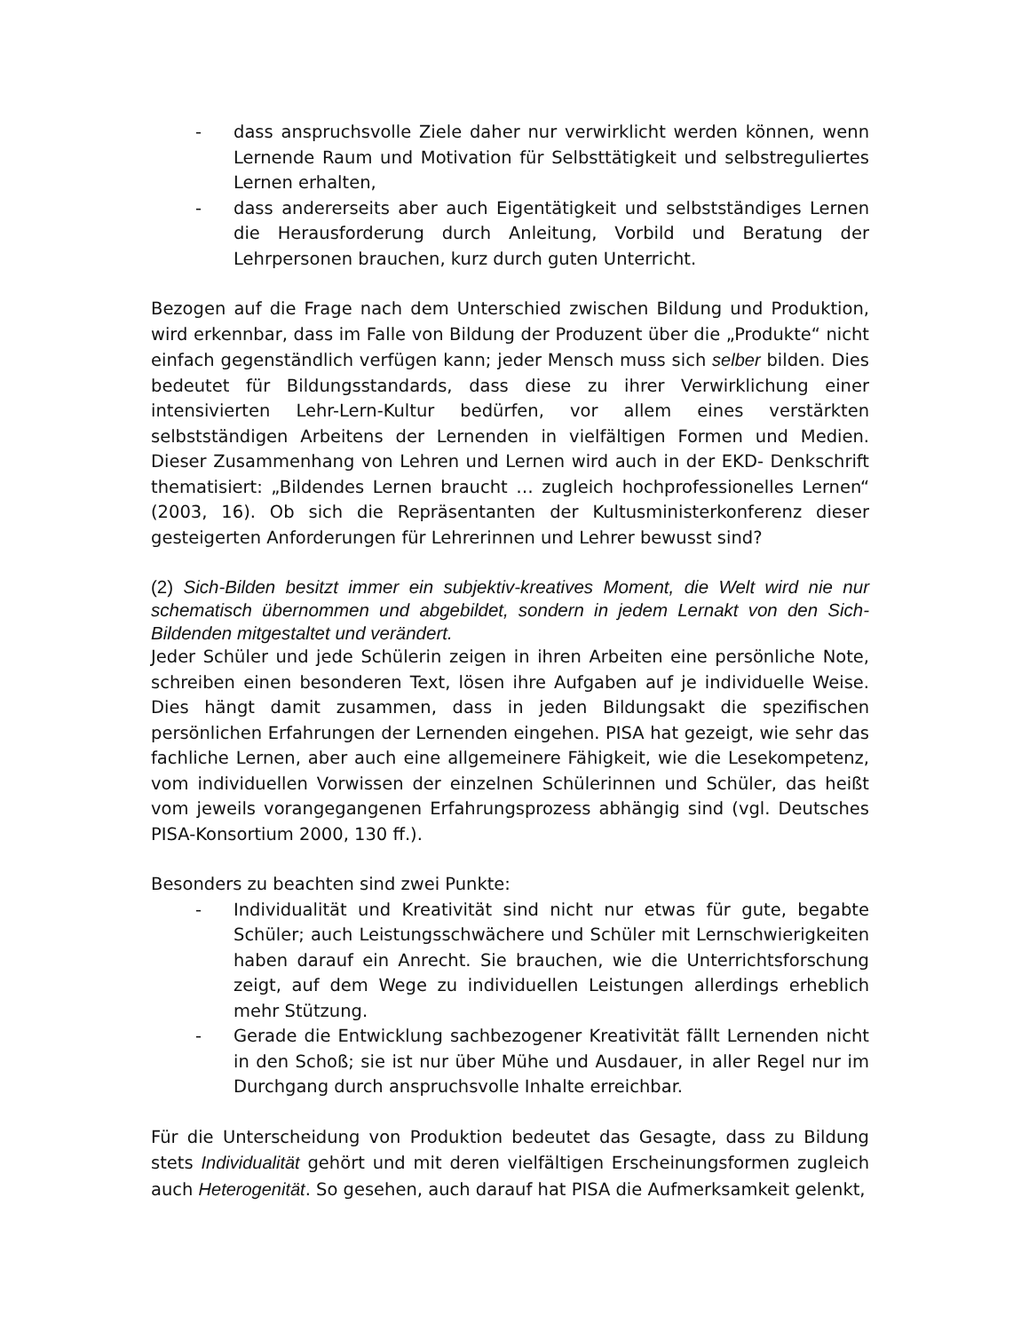- dass anspruchsvolle Ziele daher nur verwirklicht werden können, wenn Lernende Raum und Motivation für Selbsttätigkeit und selbstreguliertes Lernen erhalten,
- dass andererseits aber auch Eigentätigkeit und selbstständiges Lernen die Herausforderung durch Anleitung, Vorbild und Beratung der Lehrpersonen brauchen, kurz durch guten Unterricht.
Bezogen auf die Frage nach dem Unterschied zwischen Bildung und Produktion, wird erkennbar, dass im Falle von Bildung der Produzent über die „Produkte“ nicht einfach gegenständlich verfügen kann; jeder Mensch muss sich selber bilden. Dies bedeutet für Bildungsstandards, dass diese zu ihrer Verwirklichung einer intensivierten Lehr-Lern-Kultur bedürfen, vor allem eines verstärkten selbstständigen Arbeitens der Lernenden in vielfältigen Formen und Medien. Dieser Zusammenhang von Lehren und Lernen wird auch in der EKD- Denkschrift thematisiert: „Bildendes Lernen braucht … zugleich hochprofessionelles Lernen“ (2003, 16). Ob sich die Repräsentanten der Kultusministerkonferenz dieser gesteigerten Anforderungen für Lehrerinnen und Lehrer bewusst sind?
(2) Sich-Bilden besitzt immer ein subjektiv-kreatives Moment, die Welt wird nie nur schematisch übernommen und abgebildet, sondern in jedem Lernakt von den Sich-Bildenden mitgestaltet und verändert.
Jeder Schüler und jede Schülerin zeigen in ihren Arbeiten eine persönliche Note, schreiben einen besonderen Text, lösen ihre Aufgaben auf je individuelle Weise. Dies hängt damit zusammen, dass in jeden Bildungsakt die spezifischen persönlichen Erfahrungen der Lernenden eingehen. PISA hat gezeigt, wie sehr das fachliche Lernen, aber auch eine allgemeinere Fähigkeit, wie die Lesekompetenz, vom individuellen Vorwissen der einzelnen Schülerinnen und Schüler, das heißt vom jeweils vorangegangenen Erfahrungsprozess abhängig sind (vgl. Deutsches PISA-Konsortium 2000, 130 ff.).
Besonders zu beachten sind zwei Punkte:
- Individualität und Kreativität sind nicht nur etwas für gute, begabte Schüler; auch Leistungsschwächere und Schüler mit Lernschwierigkeiten haben darauf ein Anrecht. Sie brauchen, wie die Unterrichtsforschung zeigt, auf dem Wege zu individuellen Leistungen allerdings erheblich mehr Stützung.
- Gerade die Entwicklung sachbezogener Kreativität fällt Lernenden nicht in den Schoß; sie ist nur über Mühe und Ausdauer, in aller Regel nur im Durchgang durch anspruchsvolle Inhalte erreichbar.
Für die Unterscheidung von Produktion bedeutet das Gesagte, dass zu Bildung stets Individualität gehört und mit deren vielfältigen Erscheinungsformen zugleich auch Heterogenität. So gesehen, auch darauf hat PISA die Aufmerksamkeit gelenkt,